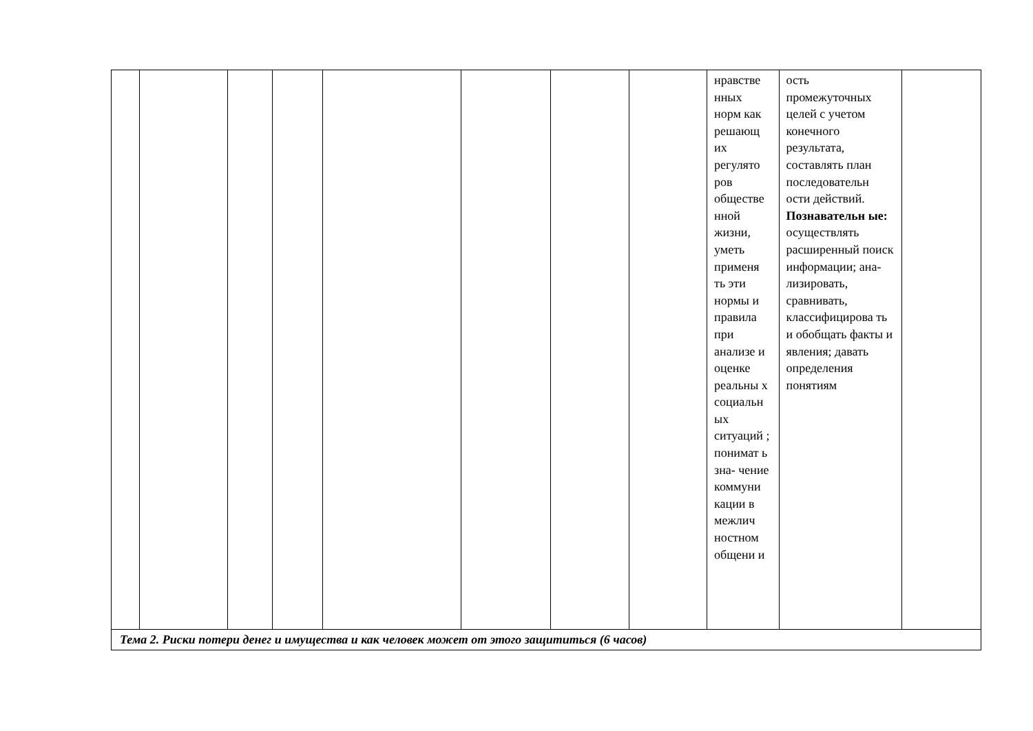| | | | | | | | | нравстве нных норм как решающ их регулято ров обществе нной жизни, уметь применя ть эти нормы и правила при анализе и оценке реальны х социальн ых ситуаций ; понимат ь зна- чение коммуни кации в межлич ностном общени и | ость промежуточных целей с учетом конечного результата, составлять план последовательн ости действий. Познавательн ые: осуществлять расширенный поиск информации; ана- лизировать, сравнивать, классифицирова ть и обобщать факты и явления; давать определения понятиям | |
| Тема 2. Риски потери денег и имущества и как человек может от этого защититься (6 часов) | | | | | | | | | | |